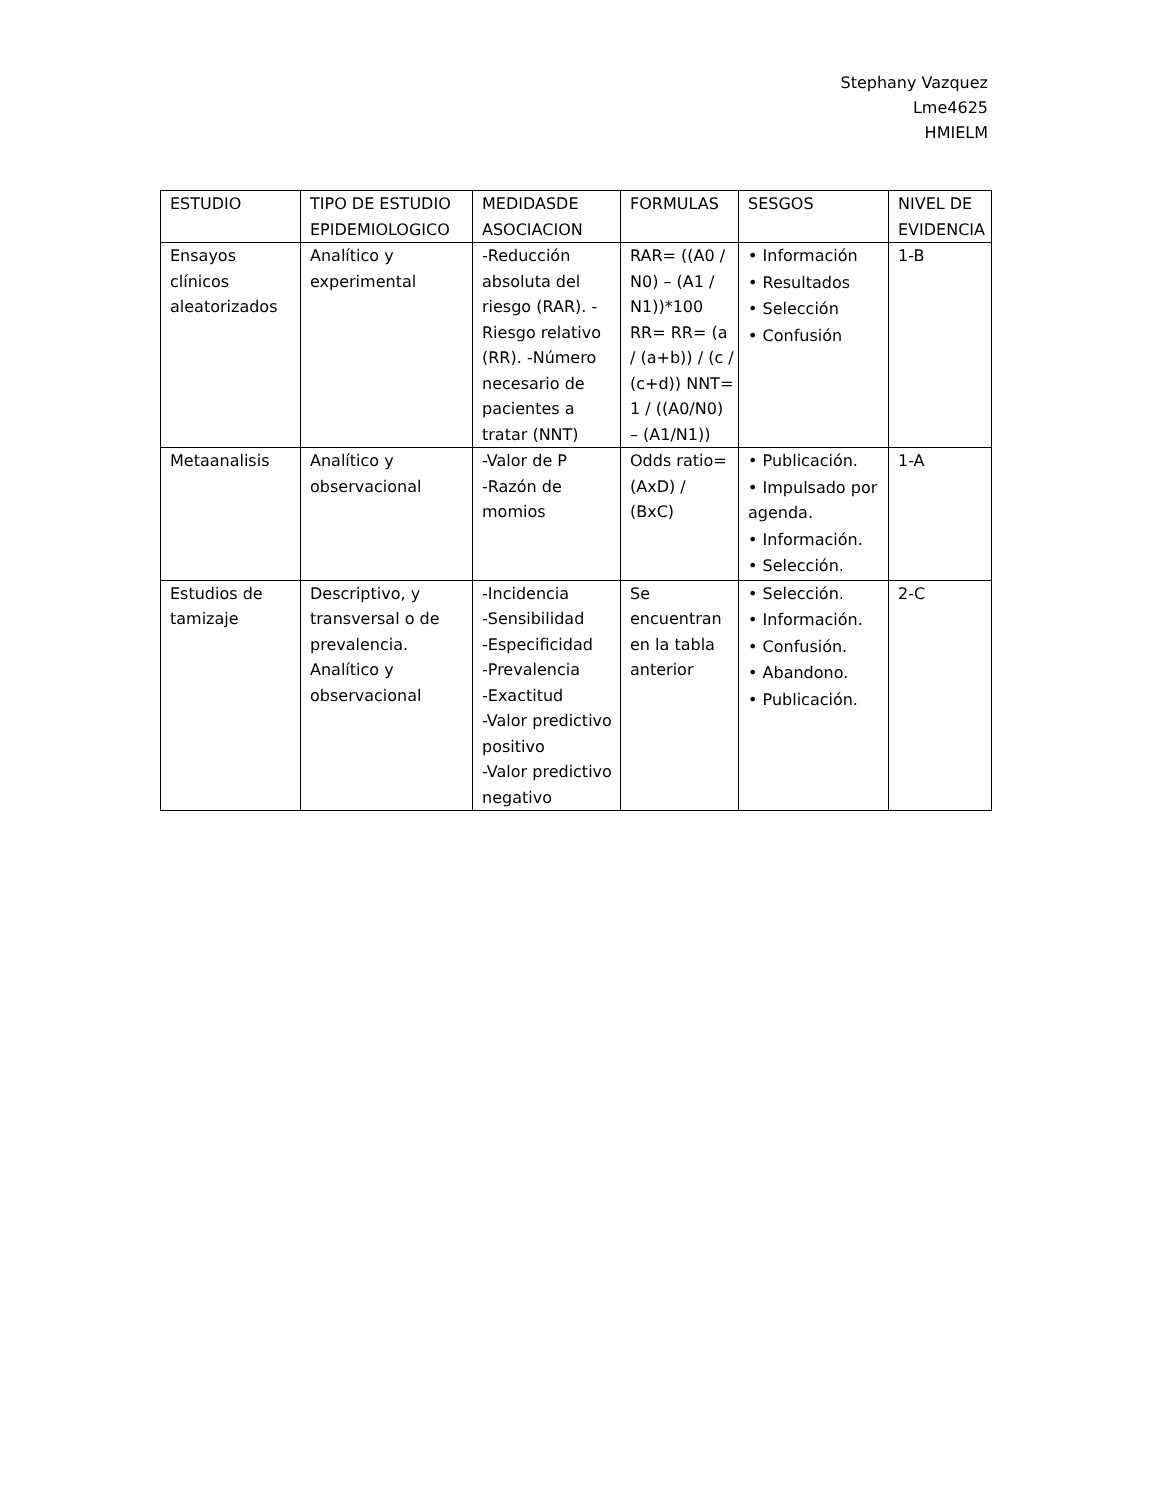Stephany Vazquez
Lme4625
HMIELM
| ESTUDIO | TIPO DE ESTUDIO EPIDEMIOLOGICO | MEDIDASDE ASOCIACION | FORMULAS | SESGOS | NIVEL DE EVIDENCIA |
| --- | --- | --- | --- | --- | --- |
| Ensayos clínicos aleatorizados | Analítico y experimental | -Reducción absoluta del riesgo (RAR). -Riesgo relativo (RR). -Número necesario de pacientes a tratar (NNT) | RAR= ((A0 / N0) – (A1 / N1))*100 RR= RR= (a / (a+b)) / (c / (c+d)) NNT= 1 / ((A0/N0) – (A1/N1)) | • Información • Resultados • Selección • Confusión | 1-B |
| Metaanalisis | Analítico y observacional | -Valor de P -Razón de momios | Odds ratio= (AxD) / (BxC) | • Publicación. • Impulsado por agenda. • Información. • Selección. | 1-A |
| Estudios de tamizaje | Descriptivo, y transversal o de prevalencia. Analítico y observacional | -Incidencia -Sensibilidad -Especificidad -Prevalencia -Exactitud -Valor predictivo positivo -Valor predictivo negativo | Se encuentran en la tabla anterior | • Selección. • Información. • Confusión. • Abandono. • Publicación. | 2-C |